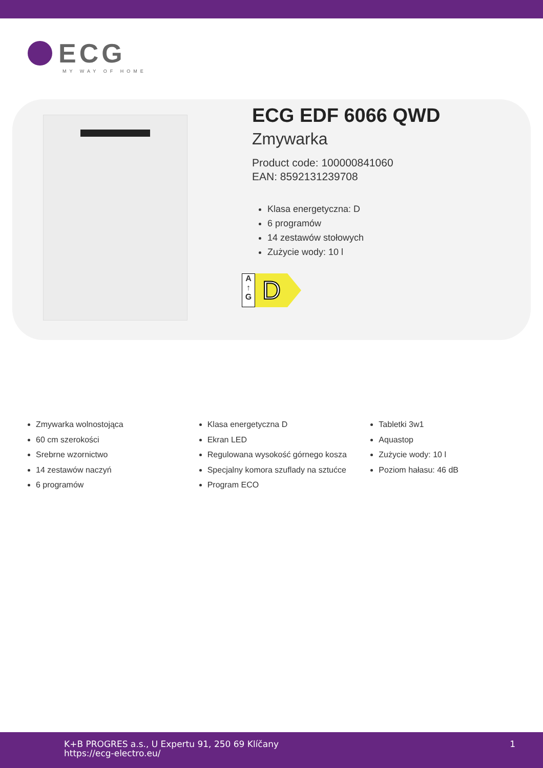ECG
MY WAY OF HOME
ECG EDF 6066 QWD
Zmywarka
Product code: 100000841060
EAN: 8592131239708
Klasa energetyczna: D
6 programów
14 zestawów stołowych
Zużycie wody: 10 l
A
↑
G
D
Zmywarka wolnostojąca
60 cm szerokości
Srebrne wzornictwo
14 zestawów naczyń
6 programów
Klasa energetyczna D
Ekran LED
Regulowana wysokość górnego kosza
Specjalny komora szuflady na sztućce
Program ECO
Tabletki 3w1
Aquastop
Zużycie wody: 10 l
Poziom hałasu: 46 dB
K+B PROGRES a.s., U Expertu 91, 250 69 Klíčany
https://ecg-electro.eu/
1